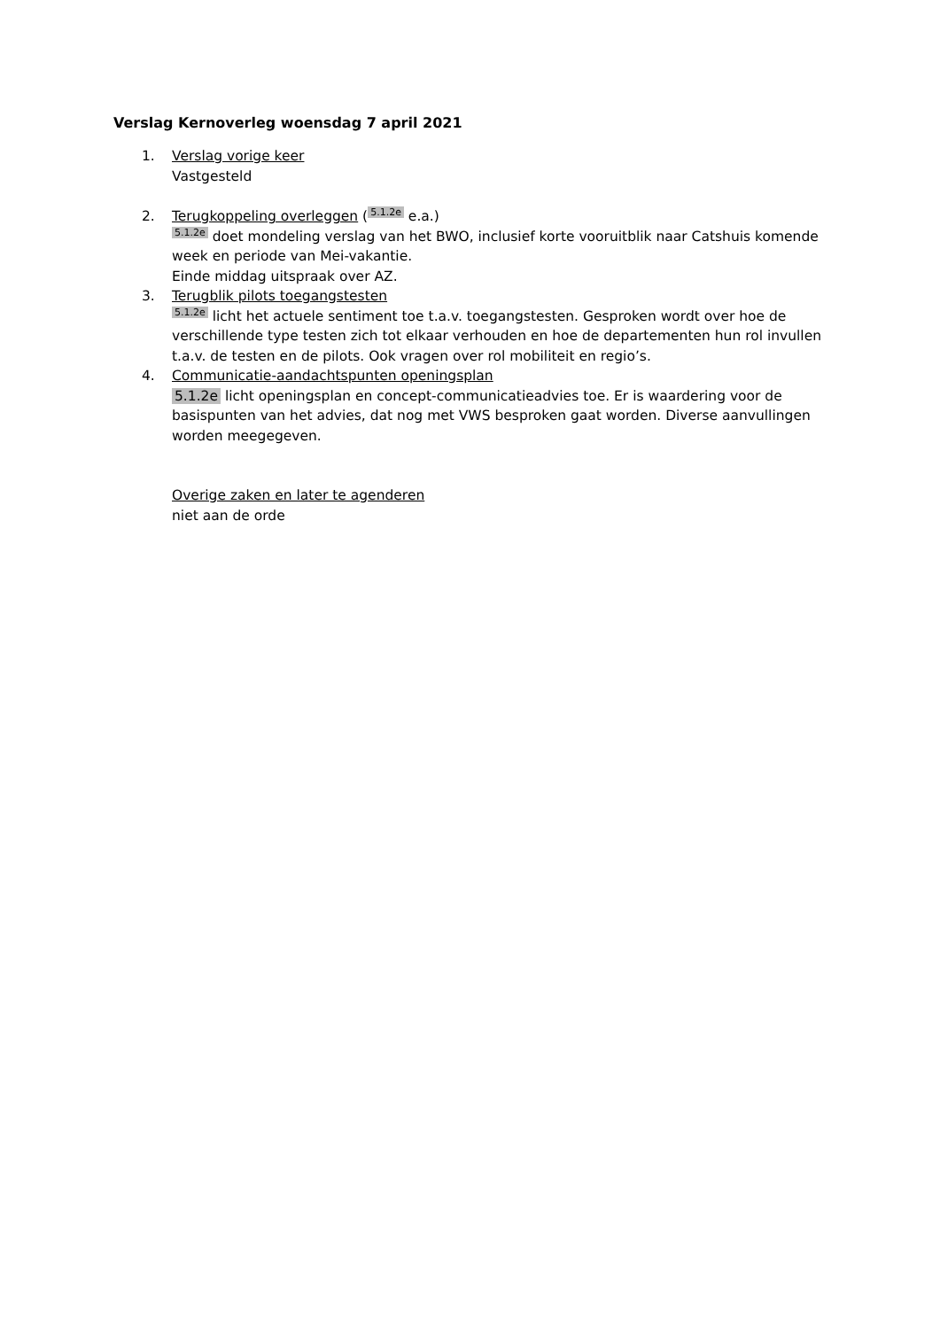Verslag Kernoverleg woensdag 7 april 2021
1. Verslag vorige keer
Vastgesteld
2. Terugkoppeling overleggen (5.1.2e e.a.)
5.1.2e doet mondeling verslag van het BWO, inclusief korte vooruitblik naar Catshuis komende week en periode van Mei-vakantie.
Einde middag uitspraak over AZ.
3. Terugblik pilots toegangstesten
5.1.2e licht het actuele sentiment toe t.a.v. toegangstesten. Gesproken wordt over hoe de verschillende type testen zich tot elkaar verhouden en hoe de departementen hun rol invullen t.a.v. de testen en de pilots. Ook vragen over rol mobiliteit en regio’s.
4. Communicatie-aandachtspunten openingsplan
5.1.2e licht openingsplan en concept-communicatieadvies toe. Er is waardering voor de basispunten van het advies, dat nog met VWS besproken gaat worden. Diverse aanvullingen worden meegegeven.
Overige zaken en later te agenderen
niet aan de orde